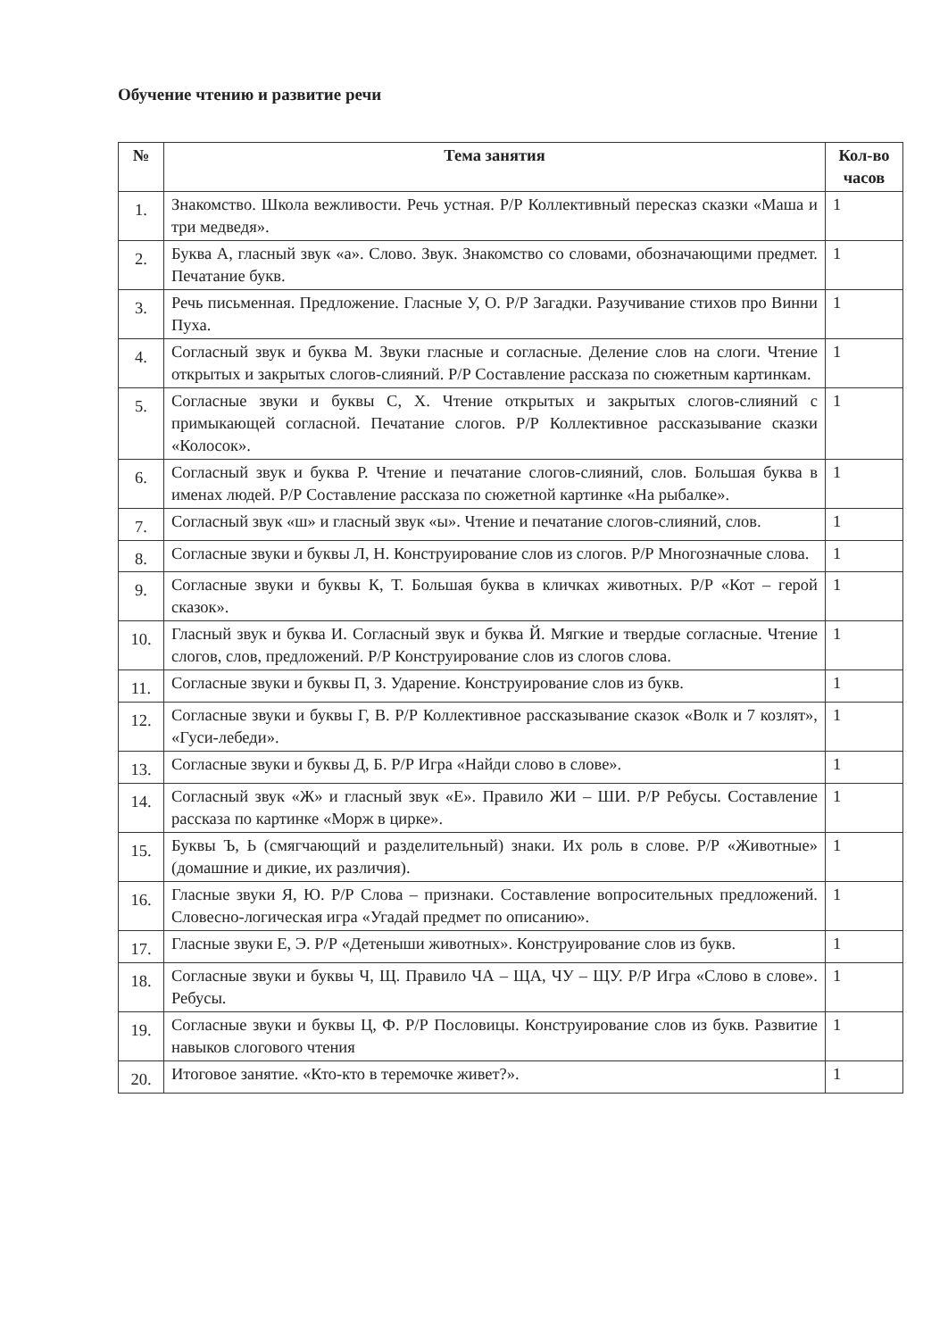Обучение чтению и развитие речи
| № | Тема занятия | Кол-во часов |
| --- | --- | --- |
| 1. | Знакомство. Школа вежливости. Речь устная. Р/Р Коллективный пересказ сказки «Маша и три медведя». | 1 |
| 2. | Буква А, гласный звук «а». Слово. Звук. Знакомство со словами, обозначающими предмет. Печатание букв. | 1 |
| 3. | Речь письменная. Предложение. Гласные У, О. Р/Р Загадки. Разучивание стихов про Винни Пуха. | 1 |
| 4. | Согласный звук и буква М. Звуки гласные и согласные. Деление слов на слоги. Чтение открытых и закрытых слогов-слияний. Р/Р Составление рассказа по сюжетным картинкам. | 1 |
| 5. | Согласные звуки и буквы С, Х. Чтение открытых и закрытых слогов-слияний с примыкающей согласной. Печатание слогов. Р/Р Коллективное рассказывание сказки «Колосок». | 1 |
| 6. | Согласный звук и буква Р. Чтение и печатание слогов-слияний, слов. Большая буква в именах людей. Р/Р Составление рассказа по сюжетной картинке «На рыбалке». | 1 |
| 7. | Согласный звук «ш» и гласный звук «ы». Чтение и печатание слогов-слияний, слов. | 1 |
| 8. | Согласные звуки и буквы Л, Н. Конструирование слов из слогов. Р/Р Многозначные слова. | 1 |
| 9. | Согласные звуки и буквы К, Т. Большая буква в кличках животных. Р/Р «Кот – герой сказок». | 1 |
| 10. | Гласный звук и буква И. Согласный звук и буква Й. Мягкие и твердые согласные. Чтение слогов, слов, предложений. Р/Р Конструирование слов из слогов слова. | 1 |
| 11. | Согласные звуки и буквы П, З. Ударение. Конструирование слов из букв. | 1 |
| 12. | Согласные звуки и буквы Г, В. Р/Р Коллективное рассказывание сказок «Волк и 7 козлят», «Гуси-лебеди». | 1 |
| 13. | Согласные звуки и буквы Д, Б. Р/Р Игра «Найди слово в слове». | 1 |
| 14. | Согласный звук «Ж» и гласный звук «Е». Правило ЖИ – ШИ. Р/Р Ребусы. Составление рассказа по картинке «Морж в цирке». | 1 |
| 15. | Буквы Ъ, Ь (смягчающий и разделительный) знаки. Их роль в слове. Р/Р «Животные» (домашние и дикие, их различия). | 1 |
| 16. | Гласные звуки Я, Ю. Р/Р Слова – признаки. Составление вопросительных предложений. Словесно-логическая игра «Угадай предмет по описанию». | 1 |
| 17. | Гласные звуки Е, Э. Р/Р «Детеныши животных». Конструирование слов из букв. | 1 |
| 18. | Согласные звуки и буквы Ч, Щ. Правило ЧА – ЩА, ЧУ – ЩУ. Р/Р Игра «Слово в слове». Ребусы. | 1 |
| 19. | Согласные звуки и буквы Ц, Ф. Р/Р Пословицы. Конструирование слов из букв. Развитие навыков слогового чтения | 1 |
| 20. | Итоговое занятие. «Кто-кто в теремочке живет?». | 1 |